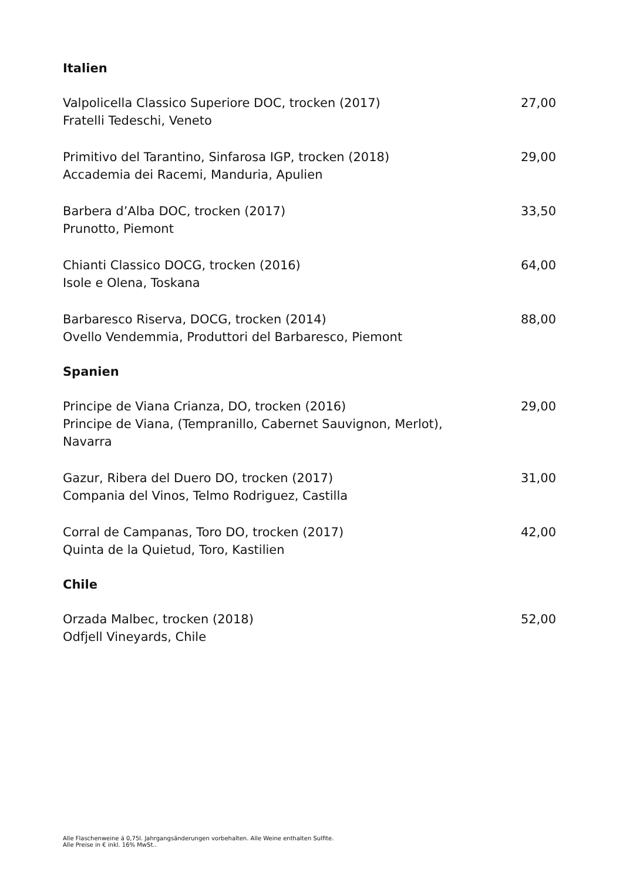Italien
Valpolicella Classico Superiore DOC, trocken (2017)
Fratelli Tedeschi, Veneto
27,00
Primitivo del Tarantino, Sinfarosa IGP, trocken (2018)
Accademia dei Racemi, Manduria, Apulien
29,00
Barbera d’Alba DOC, trocken (2017)
Prunotto, Piemont
33,50
Chianti Classico DOCG, trocken (2016)
Isole e Olena, Toskana
64,00
Barbaresco Riserva, DOCG, trocken (2014)
Ovello Vendemmia, Produttori del Barbaresco, Piemont
88,00
Spanien
Principe de Viana Crianza, DO, trocken (2016)
Principe de Viana, (Tempranillo, Cabernet Sauvignon, Merlot), Navarra
29,00
Gazur, Ribera del Duero DO, trocken (2017)
Compania del Vinos, Telmo Rodriguez, Castilla
31,00
Corral de Campanas, Toro DO, trocken (2017)
Quinta de la Quietud, Toro, Kastilien
42,00
Chile
Orzada Malbec, trocken (2018)
Odfjell Vineyards, Chile
52,00
Alle Flaschenweine á 0,75l. Jahrgangsänderungen vorbehalten. Alle Weine enthalten Sulfite.
Alle Preise in € inkl. 16% MwSt..